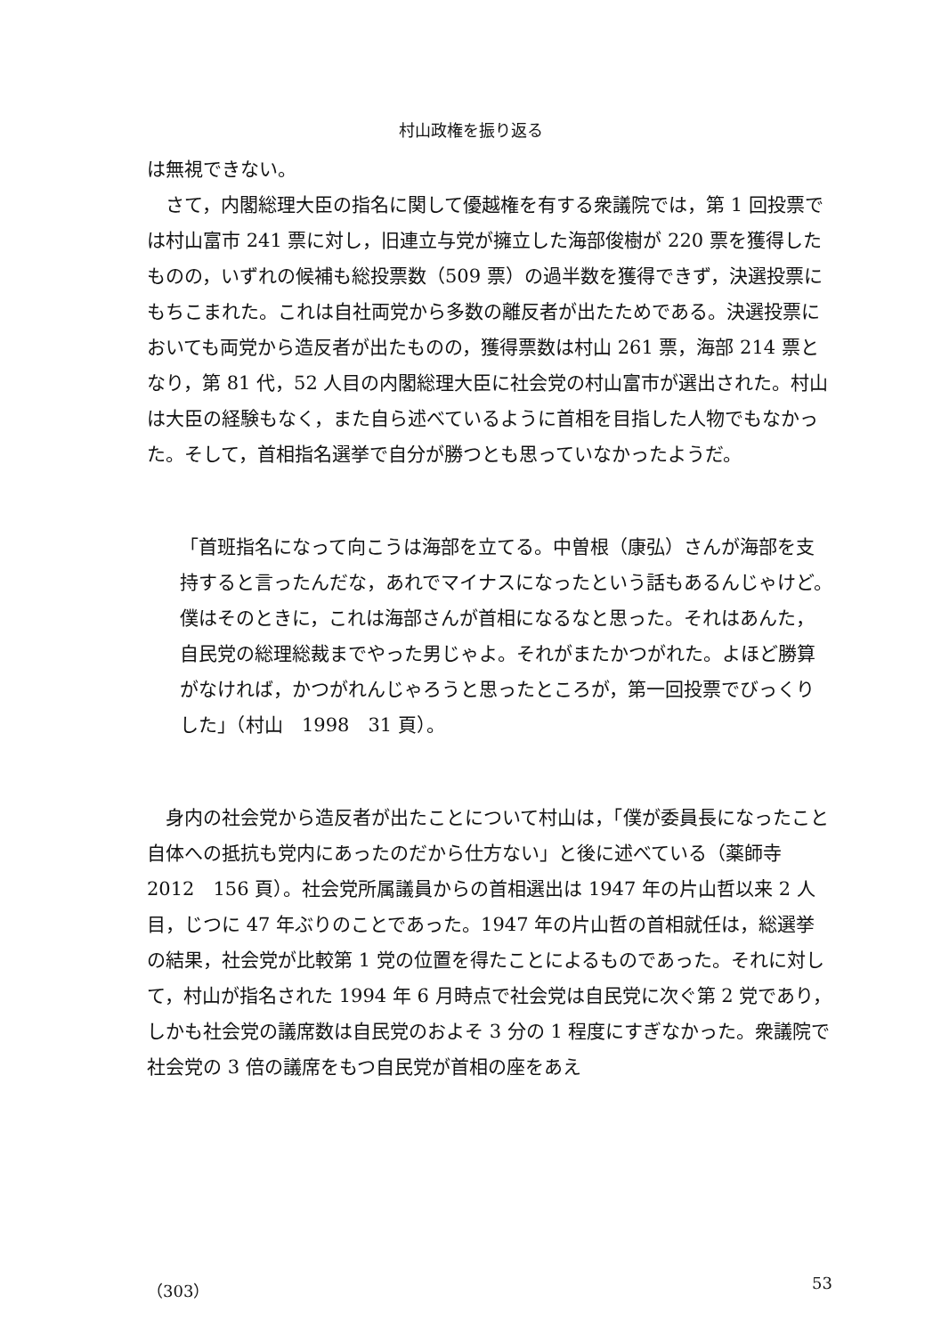村山政権を振り返る
は無視できない。
さて，内閣総理大臣の指名に関して優越権を有する衆議院では，第 1 回投票では村山富市 241 票に対し，旧連立与党が擁立した海部俊樹が 220 票を獲得したものの，いずれの候補も総投票数（509 票）の過半数を獲得できず，決選投票にもちこまれた。これは自社両党から多数の離反者が出たためである。決選投票においても両党から造反者が出たものの，獲得票数は村山 261 票，海部 214 票となり，第 81 代，52 人目の内閣総理大臣に社会党の村山富市が選出された。村山は大臣の経験もなく，また自ら述べているように首相を目指した人物でもなかった。そして，首相指名選挙で自分が勝つとも思っていなかったようだ。
「首班指名になって向こうは海部を立てる。中曽根（康弘）さんが海部を支持すると言ったんだな，あれでマイナスになったという話もあるんじゃけど。僕はそのときに，これは海部さんが首相になるなと思った。それはあんた，自民党の総理総裁までやった男じゃよ。それがまたかつがれた。よほど勝算がなければ，かつがれんじゃろうと思ったところが，第一回投票でびっくりした」（村山　1998　31 頁）。
身内の社会党から造反者が出たことについて村山は，「僕が委員長になったこと自体への抵抗も党内にあったのだから仕方ない」と後に述べている（薬師寺　2012　156 頁）。社会党所属議員からの首相選出は 1947 年の片山哲以来 2 人目，じつに 47 年ぶりのことであった。1947 年の片山哲の首相就任は，総選挙の結果，社会党が比較第 1 党の位置を得たことによるものであった。それに対して，村山が指名された 1994 年 6 月時点で社会党は自民党に次ぐ第 2 党であり，しかも社会党の議席数は自民党のおよそ 3 分の 1 程度にすぎなかった。衆議院で社会党の 3 倍の議席をもつ自民党が首相の座をあえ
（303） 53